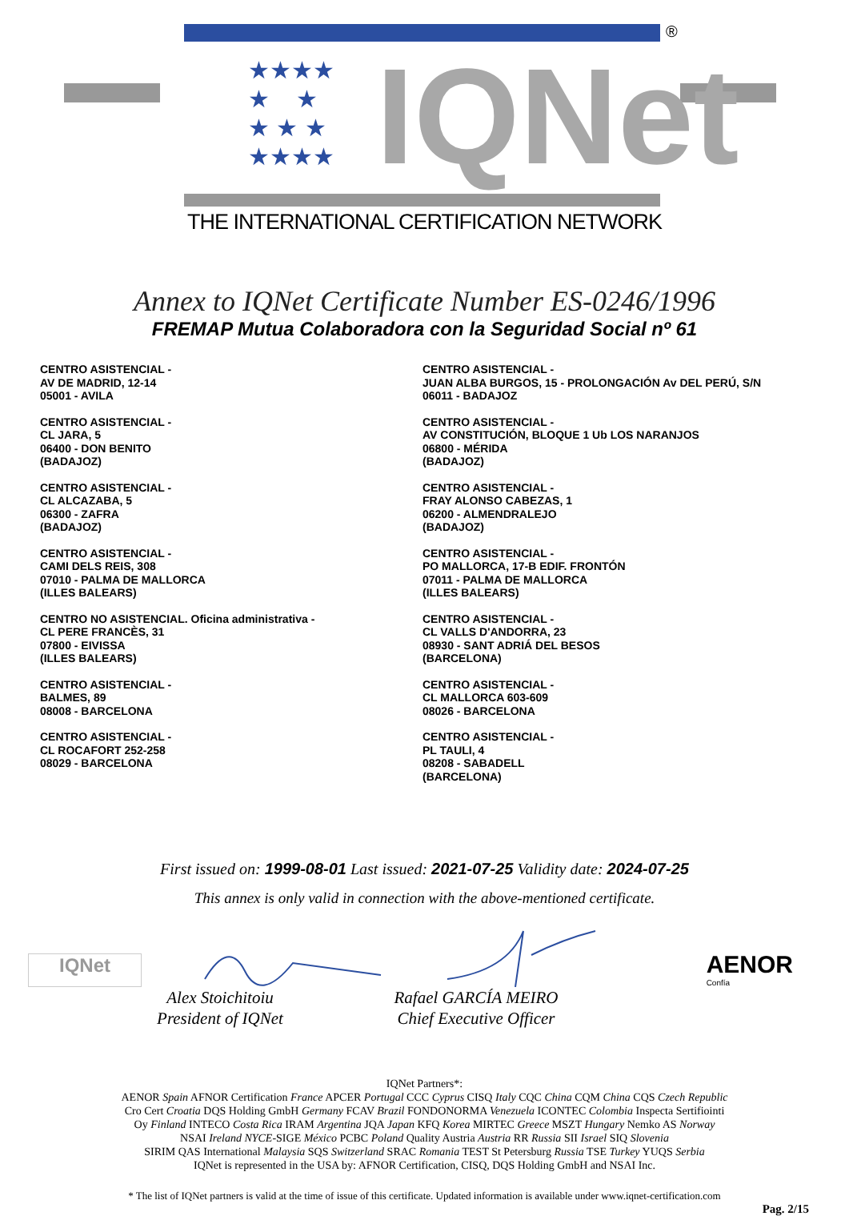★★★★
★ ★
★ ★ ★
★★★★
IQNet
®
THE INTERNATIONAL CERTIFICATION NETWORK
Annex to IQNet Certificate Number ES-0246/1996
FREMAP Mutua Colaboradora con la Seguridad Social nº 61
CENTRO ASISTENCIAL -
AV DE MADRID, 12-14
05001 - AVILA
CENTRO ASISTENCIAL -
CL JARA, 5
06400 - DON BENITO
(BADAJOZ)
CENTRO ASISTENCIAL -
CL ALCAZABA, 5
06300 - ZAFRA
(BADAJOZ)
CENTRO ASISTENCIAL -
CAMI DELS REIS, 308
07010 - PALMA DE MALLORCA
(ILLES BALEARS)
CENTRO NO ASISTENCIAL. Oficina administrativa -
CL PERE FRANCÈS, 31
07800 - EIVISSA
(ILLES BALEARS)
CENTRO ASISTENCIAL -
BALMES, 89
08008 - BARCELONA
CENTRO ASISTENCIAL -
CL ROCAFORT 252-258
08029 - BARCELONA
CENTRO ASISTENCIAL -
JUAN ALBA BURGOS, 15 - PROLONGACIÓN Av DEL PERÚ, S/N
06011 - BADAJOZ
CENTRO ASISTENCIAL -
AV CONSTITUCIÓN, BLOQUE 1 Ub LOS NARANJOS
06800 - MÉRIDA
(BADAJOZ)
CENTRO ASISTENCIAL -
FRAY ALONSO CABEZAS, 1
06200 - ALMENDRALEJO
(BADAJOZ)
CENTRO ASISTENCIAL -
PO MALLORCA, 17-B EDIF. FRONTÓN
07011 - PALMA DE MALLORCA
(ILLES BALEARS)
CENTRO ASISTENCIAL -
CL VALLS D'ANDORRA, 23
08930 - SANT ADRIÁ DEL BESOS
(BARCELONA)
CENTRO ASISTENCIAL -
CL MALLORCA 603-609
08026 - BARCELONA
CENTRO ASISTENCIAL -
PL TAULI, 4
08208 - SABADELL
(BARCELONA)
First issued on: 1999-08-01 Last issued: 2021-07-25 Validity date: 2024-07-25
This annex is only valid in connection with the above-mentioned certificate.
IQNet
AENOR
Confía
Alex Stoichitoiu
President of IQNet
Rafael GARCÍA MEIRO
Chief Executive Officer
IQNet Partners*:
AENOR Spain AFNOR Certification France APCER Portugal CCC Cyprus CISQ Italy CQC China CQM China CQS Czech Republic
Cro Cert Croatia DQS Holding GmbH Germany FCAV Brazil FONDONORMA Venezuela ICONTEC Colombia Inspecta Sertifiointi
Oy Finland INTECO Costa Rica IRAM Argentina JQA Japan KFQ Korea MIRTEC Greece MSZT Hungary Nemko AS Norway
NSAI Ireland NYCE-SIGE México PCBC Poland Quality Austria Austria RR Russia SII Israel SIQ Slovenia
SIRIM QAS International Malaysia SQS Switzerland SRAC Romania TEST St Petersburg Russia TSE Turkey YUQS Serbia
IQNet is represented in the USA by: AFNOR Certification, CISQ, DQS Holding GmbH and NSAI Inc.
* The list of IQNet partners is valid at the time of issue of this certificate. Updated information is available under www.iqnet-certification.com
Pag. 2/15